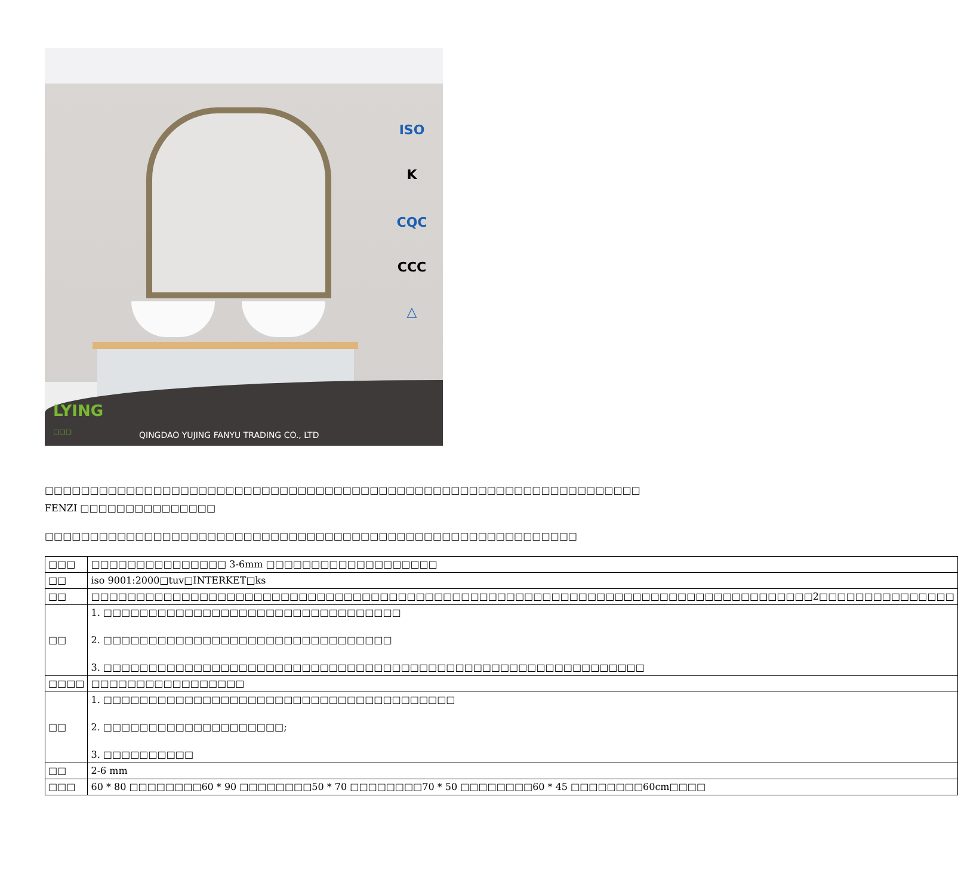ISO
K
CQC
CCC
△
LYING
□□□
QINGDAO YUJING FANYU TRADING CO., LTD
□□□□□□□□□□□□□□□□□□□□□□□□□□□□□□□□□□□□□□□□□□□□□□□□□□□□□□□□□□□□□□□□□□ FENZI □□□□□□□□□□□□□□□
□□□□□□□□□□□□□□□□□□□□□□□□□□□□□□□□□□□□□□□□□□□□□□□□□□□□□□□□□□□
| □□□ | □□□□□□□□□□□□□□□ 3-6mm □□□□□□□□□□□□□□□□□□□ |
| □□ | iso 9001:2000□tuv□INTERKET□ks |
| □□ | □□□□□□□□□□□□□□□□□□□□□□□□□□□□□□□□□□□□□□□□□□□□□□□□□□□□□□□□□□□□□□□□□□□□□□□□□□□□□□□□2□□□□□□□□□□□□□□□ |
| □□ | 1. □□□□□□□□□□□□□□□□□□□□□□□□□□□□□□□□□ 2. □□□□□□□□□□□□□□□□□□□□□□□□□□□□□□□□ 3. □□□□□□□□□□□□□□□□□□□□□□□□□□□□□□□□□□□□□□□□□□□□□□□□□□□□□□□□□□□□ |
| □□□□ | □□□□□□□□□□□□□□□□□ |
| □□ | 1. □□□□□□□□□□□□□□□□□□□□□□□□□□□□□□□□□□□□□□□ 2. □□□□□□□□□□□□□□□□□□□□; 3. □□□□□□□□□□ |
| □□ | 2-6 mm |
| □□□ | 60 * 80 □□□□□□□□60 * 90 □□□□□□□□50 * 70 □□□□□□□□70 * 50 □□□□□□□□60 * 45 □□□□□□□□60cm□□□□ |